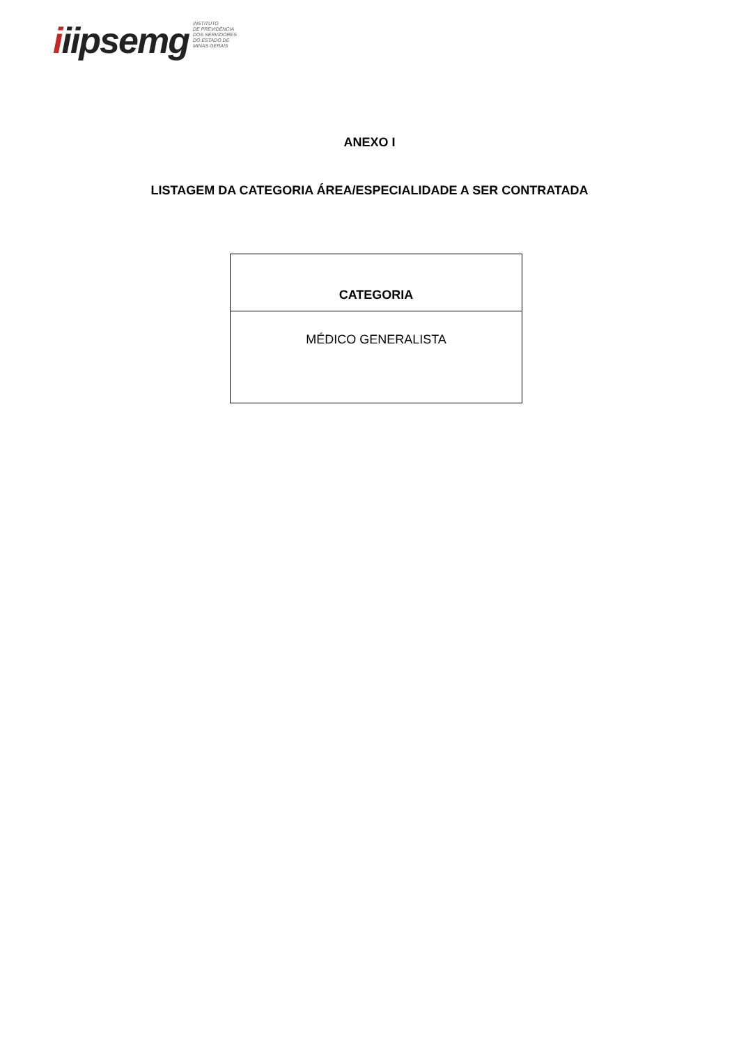iiipsemg
INSTITUTO
DE PREVIDÊNCIA
DOS SERVIDORES
DO ESTADO DE
MINAS GERAIS
ANEXO I
LISTAGEM DA CATEGORIA ÁREA/ESPECIALIDADE A SER CONTRATADA
| CATEGORIA |
| --- |
| MÉDICO GENERALISTA |